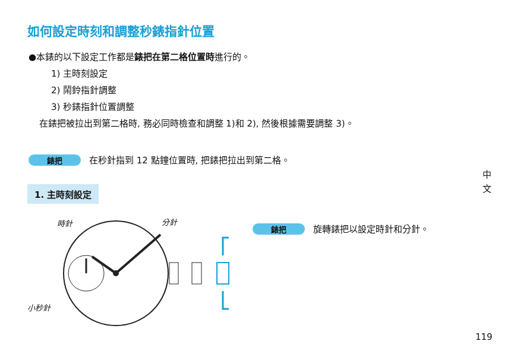如何設定時刻和調整秒錶指針位置
●本錶的以下設定工作都是錶把在第二格位置時進行的。
1) 主時刻設定
2) 鬧鈴指針調整
3) 秒錶指針位置調整
在錶把被拉出到第二格時, 務必同時檢查和調整 1)和 2), 然後根據需要調整 3)。
錶把 在秒針指到 12 點鐘位置時, 把錶把拉出到第二格。
1. 主時刻設定
中文
時針 分針
小秒針
錶把 旋轉錶把以設定時針和分針。
119